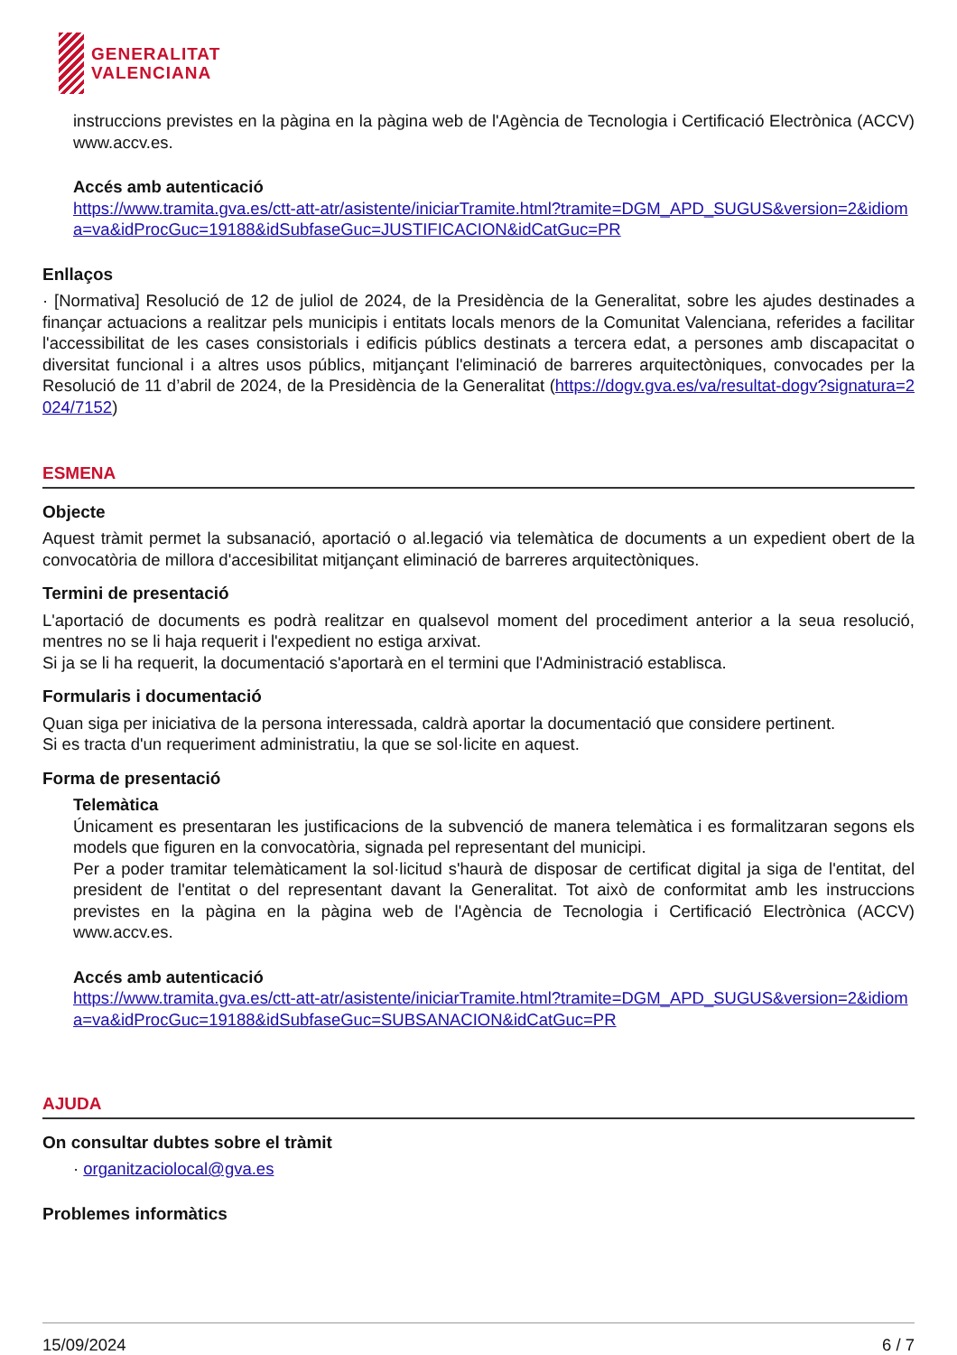GENERALITAT
VALENCIANA
instruccions previstes en la pàgina en la pàgina web de l'Agència de Tecnologia i Certificació Electrònica (ACCV) www.accv.es.
Accés amb autenticació
https://www.tramita.gva.es/ctt-att-atr/asistente/iniciarTramite.html?tramite=DGM_APD_SUGUS&version=2&idioma=va&idProcGuc=19188&idSubfaseGuc=JUSTIFICACION&idCatGuc=PR
Enllaços
· [Normativa] Resolució de 12 de juliol de 2024, de la Presidència de la Generalitat, sobre les ajudes destinades a finançar actuacions a realitzar pels municipis i entitats locals menors de la Comunitat Valenciana, referides a facilitar l'accessibilitat de les cases consistorials i edificis públics destinats a tercera edat, a persones amb discapacitat o diversitat funcional i a altres usos públics, mitjançant l'eliminació de barreres arquitectòniques, convocades per la Resolució de 11 d’abril de 2024, de la Presidència de la Generalitat (https://dogv.gva.es/va/resultat-dogv?signatura=2024/7152)
ESMENA
Objecte
Aquest tràmit permet la subsanació, aportació o al.legació via telemàtica de documents a un expedient obert de la convocatòria de millora d'accesibilitat mitjançant eliminació de barreres arquitectòniques.
Termini de presentació
L'aportació de documents es podrà realitzar en qualsevol moment del procediment anterior a la seua resolució, mentres no se li haja requerit i l'expedient no estiga arxivat.
Si ja se li ha requerit, la documentació s'aportarà en el termini que l'Administració establisca.
Formularis i documentació
Quan siga per iniciativa de la persona interessada, caldrà aportar la documentació que considere pertinent.
Si es tracta d'un requeriment administratiu, la que se sol·licite en aquest.
Forma de presentació
Telemàtica
Únicament es presentaran les justificacions de la subvenció de manera telemàtica i es formalitzaran segons els models que figuren en la convocatòria, signada pel representant del municipi.
Per a poder tramitar telemàticament la sol·licitud s'haurà de disposar de certificat digital ja siga de l'entitat, del president de l'entitat o del representant davant la Generalitat. Tot això de conformitat amb les instruccions previstes en la pàgina en la pàgina web de l'Agència de Tecnologia i Certificació Electrònica (ACCV) www.accv.es.
Accés amb autenticació
https://www.tramita.gva.es/ctt-att-atr/asistente/iniciarTramite.html?tramite=DGM_APD_SUGUS&version=2&idioma=va&idProcGuc=19188&idSubfaseGuc=SUBSANACION&idCatGuc=PR
AJUDA
On consultar dubtes sobre el tràmit
· organitzaciolocal@gva.es
Problemes informàtics
15/09/2024 6 / 7